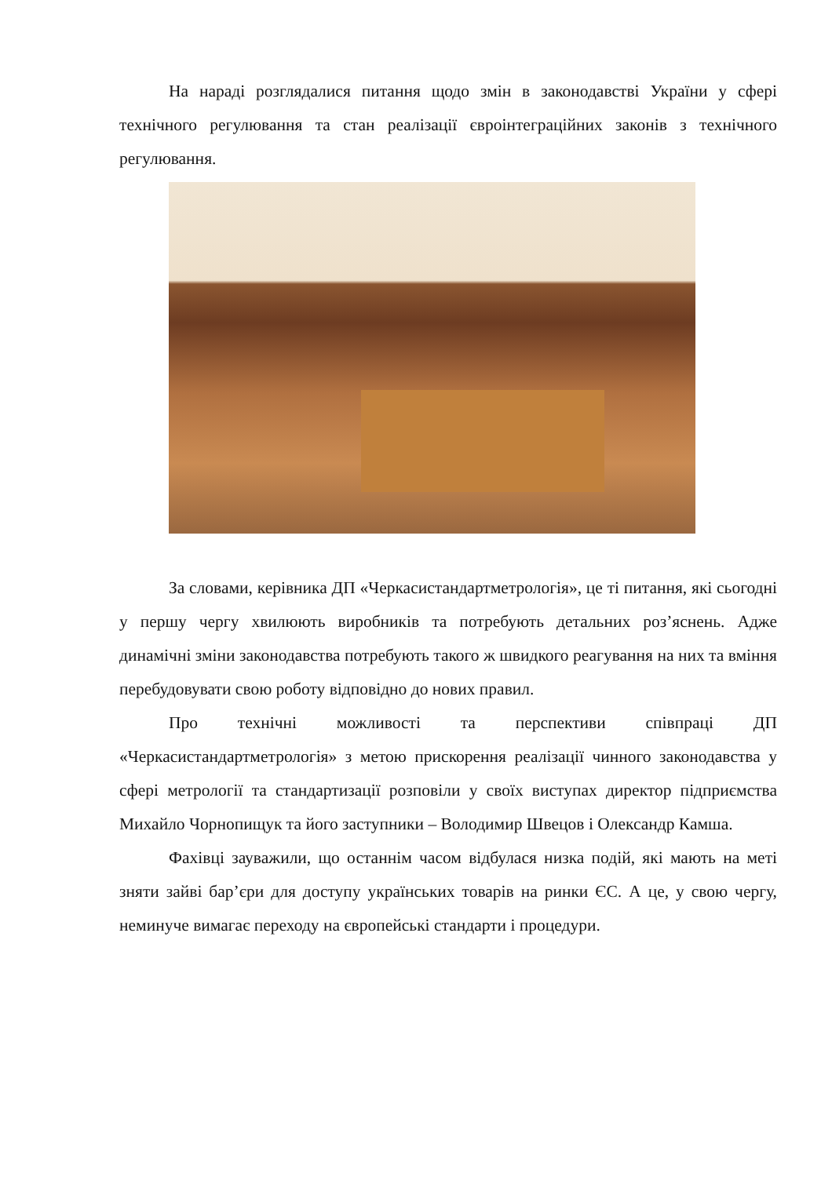На нараді розглядалися питання щодо змін в законодавстві України у сфері технічного регулювання та стан реалізації євроінтеграційних законів з технічного регулювання.
За словами, керівника ДП «Черкасистандартметрологія», це ті питання, які сьогодні у першу чергу хвилюють виробників та потребують детальних роз’яснень. Адже динамічні зміни законодавства потребують такого ж швидкого реагування на них та вміння перебудовувати свою роботу відповідно до нових правил.
Про технічні можливості та перспективи співпраці ДП «Черкасистандартметрологія» з метою прискорення реалізації чинного законодавства у сфері метрології та стандартизації розповіли у своїх виступах директор підприємства Михайло Чорнопищук та його заступники – Володимир Швецов і Олександр Камша.
Фахівці зауважили, що останнім часом відбулася низка подій, які мають на меті зняти зайві бар’єри для доступу українських товарів на ринки ЄС. А це, у свою чергу, неминуче вимагає переходу на європейські стандарти і процедури.